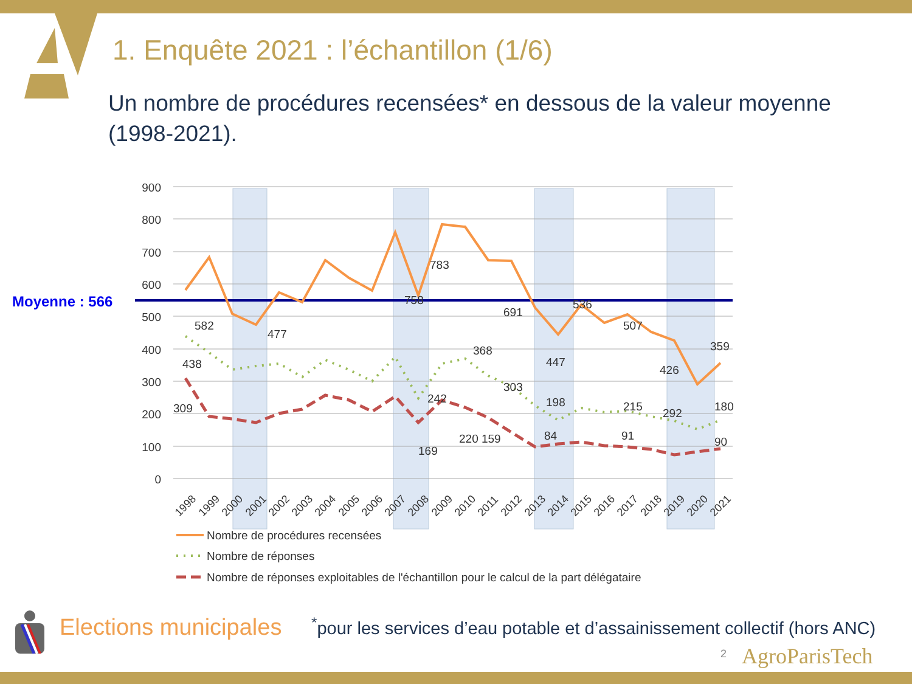1. Enquête 2021 : l’échantillon (1/6)
Un nombre de procédures recensées* en dessous de la valeur moyenne (1998-2021).
900
800
700
600
500
400
300
200
100
0
Moyenne : 566
582
438
477
309
758
783
691
368
303
242
169
220 159
536
507
447
426
359
292
198
215
180
84
91
90
1998
1999
2000
2001
2002
2003
2004
2005
2006
2007
2008
2009
2010
2011
2012
2013
2014
2015
2016
2017
2018
2019
2020
2021
Nombre de procédures recensées
Nombre de réponses
Nombre de réponses exploitables de l'échantillon pour le calcul de la part délégataire
Elections municipales
<sup>*</sup> pour les services d’eau potable et d’assainissement collectif (hors ANC)
2 AgroParisTech